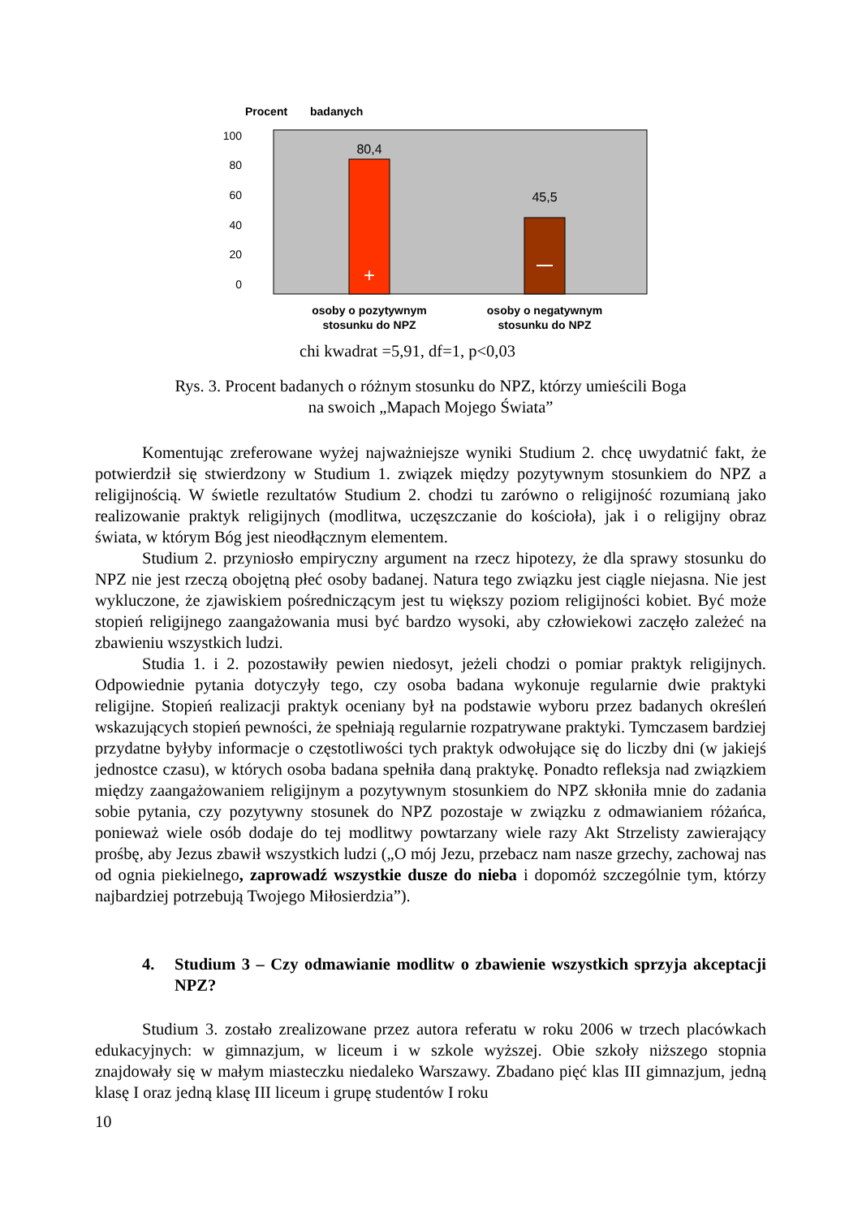Procent
badanych
100
80
60
40
20
0
80,4
45,5
+
osoby o pozytywnym
stosunku do NPZ
osoby o negatywnym
stosunku do NPZ
chi kwadrat =5,91, df=1, p<0,03
Rys. 3. Procent badanych o różnym stosunku do NPZ, którzy umieścili Boga
na swoich „Mapach Mojego Świata”
Komentując zreferowane wyżej najważniejsze wyniki Studium 2. chcę uwydatnić fakt, że potwierdził się stwierdzony w Studium 1. związek między pozytywnym stosunkiem do NPZ a religijnością. W świetle rezultatów Studium 2. chodzi tu zarówno o religijność rozumianą jako realizowanie praktyk religijnych (modlitwa, uczęszczanie do kościoła), jak i o religijny obraz świata, w którym Bóg jest nieodłącznym elementem.
Studium 2. przyniosło empiryczny argument na rzecz hipotezy, że dla sprawy stosunku do NPZ nie jest rzeczą obojętną płeć osoby badanej. Natura tego związku jest ciągle niejasna. Nie jest wykluczone, że zjawiskiem pośredniczącym jest tu większy poziom religijności kobiet. Być może stopień religijnego zaangażowania musi być bardzo wysoki, aby człowiekowi zaczęło zależeć na zbawieniu wszystkich ludzi.
Studia 1. i 2. pozostawiły pewien niedosyt, jeżeli chodzi o pomiar praktyk religijnych. Odpowiednie pytania dotyczyły tego, czy osoba badana wykonuje regularnie dwie praktyki religijne. Stopień realizacji praktyk oceniany był na podstawie wyboru przez badanych określeń wskazujących stopień pewności, że spełniają regularnie rozpatrywane praktyki. Tymczasem bardziej przydatne byłyby informacje o częstotliwości tych praktyk odwołujące się do liczby dni (w jakiejś jednostce czasu), w których osoba badana spełniła daną praktykę. Ponadto refleksja nad związkiem między zaangażowaniem religijnym a pozytywnym stosunkiem do NPZ skłoniła mnie do zadania sobie pytania, czy pozytywny stosunek do NPZ pozostaje w związku z odmawianiem różańca, ponieważ wiele osób dodaje do tej modlitwy powtarzany wiele razy Akt Strzelisty zawierający prośbę, aby Jezus zbawił wszystkich ludzi („O mój Jezu, przebacz nam nasze grzechy, zachowaj nas od ognia piekielnego, zaprowadź wszystkie dusze do nieba i dopomóż szczególnie tym, którzy najbardziej potrzebują Twojego Miłosierdzia”).
4. Studium 3 – Czy odmawianie modlitw o zbawienie wszystkich sprzyja akceptacji NPZ?
Studium 3. zostało zrealizowane przez autora referatu w roku 2006 w trzech placówkach edukacyjnych: w gimnazjum, w liceum i w szkole wyższej. Obie szkoły niższego stopnia znajdowały się w małym miasteczku niedaleko Warszawy. Zbadano pięć klas III gimnazjum, jedną klasę I oraz jedną klasę III liceum i grupę studentów I roku
10